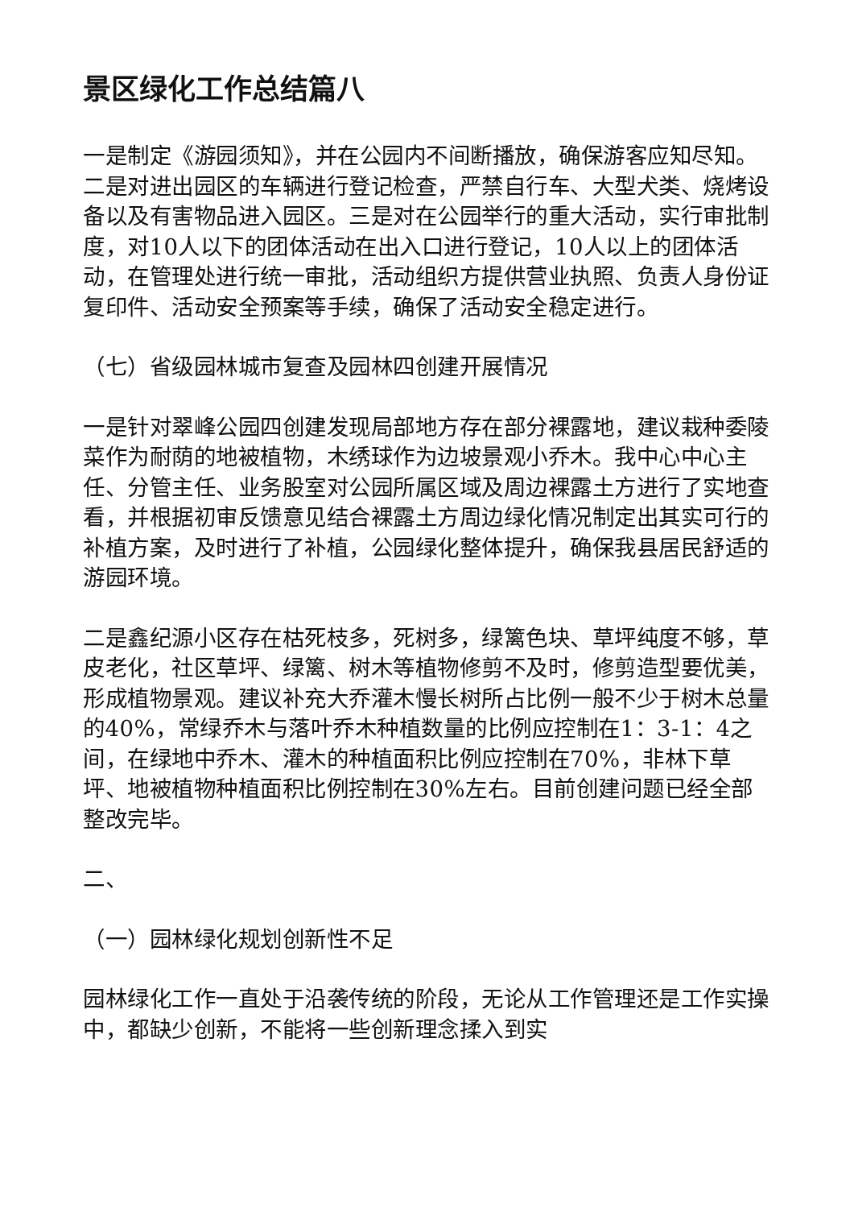景区绿化工作总结篇八
一是制定《游园须知》，并在公园内不间断播放，确保游客应知尽知。二是对进出园区的车辆进行登记检查，严禁自行车、大型犬类、烧烤设备以及有害物品进入园区。三是对在公园举行的重大活动，实行审批制度，对10人以下的团体活动在出入口进行登记，10人以上的团体活动，在管理处进行统一审批，活动组织方提供营业执照、负责人身份证复印件、活动安全预案等手续，确保了活动安全稳定进行。
（七）省级园林城市复查及园林四创建开展情况
一是针对翠峰公园四创建发现局部地方存在部分裸露地，建议栽种委陵菜作为耐荫的地被植物，木绣球作为边坡景观小乔木。我中心中心主任、分管主任、业务股室对公园所属区域及周边裸露土方进行了实地查看，并根据初审反馈意见结合裸露土方周边绿化情况制定出其实可行的补植方案，及时进行了补植，公园绿化整体提升，确保我县居民舒适的游园环境。
二是鑫纪源小区存在枯死枝多，死树多，绿篱色块、草坪纯度不够，草皮老化，社区草坪、绿篱、树木等植物修剪不及时，修剪造型要优美，形成植物景观。建议补充大乔灌木慢长树所占比例一般不少于树木总量的40%，常绿乔木与落叶乔木种植数量的比例应控制在1：3-1：4之间，在绿地中乔木、灌木的种植面积比例应控制在70%，非林下草坪、地被植物种植面积比例控制在30%左右。目前创建问题已经全部整改完毕。
二、
（一）园林绿化规划创新性不足
园林绿化工作一直处于沿袭传统的阶段，无论从工作管理还是工作实操中，都缺少创新，不能将一些创新理念揉入到实